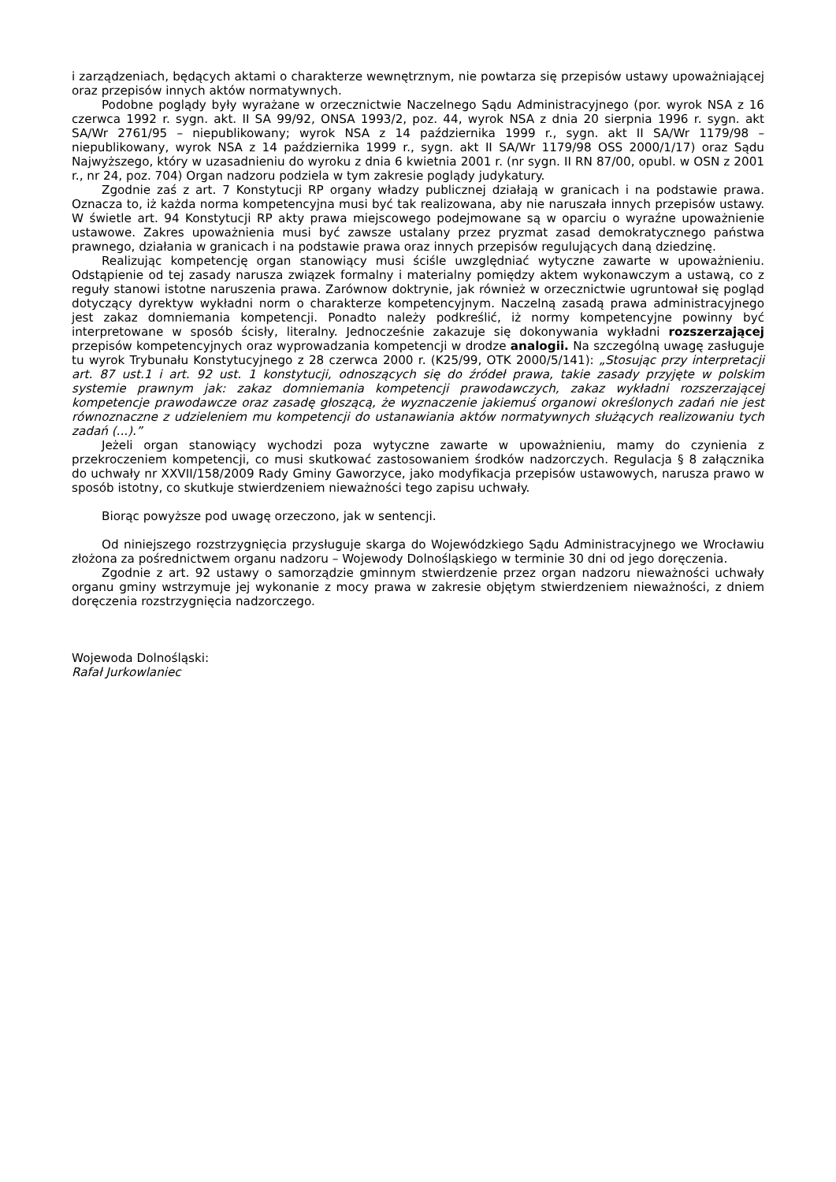i zarządzeniach, będących aktami o charakterze wewnętrznym, nie powtarza się przepisów ustawy upoważniającej oraz przepisów innych aktów normatywnych.
Podobne poglądy były wyrażane w orzecznictwie Naczelnego Sądu Administracyjnego (por. wyrok NSA z 16 czerwca 1992 r. sygn. akt. II SA 99/92, ONSA 1993/2, poz. 44, wyrok NSA z dnia 20 sierpnia 1996 r. sygn. akt SA/Wr 2761/95 – niepublikowany; wyrok NSA z 14 października 1999 r., sygn. akt II SA/Wr 1179/98 – niepublikowany, wyrok NSA z 14 października 1999 r., sygn. akt II SA/Wr 1179/98 OSS 2000/1/17) oraz Sądu Najwyższego, który w uzasadnieniu do wyroku z dnia 6 kwietnia 2001 r. (nr sygn. II RN 87/00, opubl. w OSN z 2001 r., nr 24, poz. 704) Organ nadzoru podziela w tym zakresie poglądy judykatury.
Zgodnie zaś z art. 7 Konstytucji RP organy władzy publicznej działają w granicach i na podstawie prawa. Oznacza to, iż każda norma kompetencyjna musi być tak realizowana, aby nie naruszała innych przepisów ustawy. W świetle art. 94 Konstytucji RP akty prawa miejscowego podejmowane są w oparciu o wyraźne upoważnienie ustawowe. Zakres upoważnienia musi być zawsze ustalany przez pryzmat zasad demokratycznego państwa prawnego, działania w granicach i na podstawie prawa oraz innych przepisów regulujących daną dziedzinę.
Realizując kompetencję organ stanowiący musi ściśle uwzględniać wytyczne zawarte w upoważnieniu. Odstąpienie od tej zasady narusza związek formalny i materialny pomiędzy aktem wykonawczym a ustawą, co z reguły stanowi istotne naruszenia prawa. Zarównow doktrynie, jak również w orzecznictwie ugruntował się pogląd dotyczący dyrektyw wykładni norm o charakterze kompetencyjnym. Naczelną zasadą prawa administracyjnego jest zakaz domniemania kompetencji. Ponadto należy podkreślić, iż normy kompetencyjne powinny być interpretowane w sposób ścisły, literalny. Jednocześnie zakazuje się dokonywania wykładni rozszerzającej przepisów kompetencyjnych oraz wyprowadzania kompetencji w drodze analogii. Na szczególną uwagę zasługuje tu wyrok Trybunału Konstytucyjnego z 28 czerwca 2000 r. (K25/99, OTK 2000/5/141): „Stosując przy interpretacji art. 87 ust.1 i art. 92 ust. 1 konstytucji, odnoszących się do źródeł prawa, takie zasady przyjęte w polskim systemie prawnym jak: zakaz domniemania kompetencji prawodawczych, zakaz wykładni rozszerzającej kompetencje prawodawcze oraz zasadę głoszącą, że wyznaczenie jakiemuś organowi określonych zadań nie jest równoznaczne z udzieleniem mu kompetencji do ustanawiania aktów normatywnych służących realizowaniu tych zadań (...).”
Jeżeli organ stanowiący wychodzi poza wytyczne zawarte w upoważnieniu, mamy do czynienia z przekroczeniem kompetencji, co musi skutkować zastosowaniem środków nadzorczych. Regulacja § 8 załącznika do uchwały nr XXVII/158/2009 Rady Gminy Gaworzyce, jako modyfikacja przepisów ustawowych, narusza prawo w sposób istotny, co skutkuje stwierdzeniem nieważności tego zapisu uchwały.
Biorąc powyższe pod uwagę orzeczono, jak w sentencji.
Od niniejszego rozstrzygnięcia przysługuje skarga do Wojewódzkiego Sądu Administracyjnego we Wrocławiu złożona za pośrednictwem organu nadzoru – Wojewody Dolnośląskiego w terminie 30 dni od jego doręczenia.
Zgodnie z art. 92 ustawy o samorządzie gminnym stwierdzenie przez organ nadzoru nieważności uchwały organu gminy wstrzymuje jej wykonanie z mocy prawa w zakresie objętym stwierdzeniem nieważności, z dniem doręczenia rozstrzygnięcia nadzorczego.
Wojewoda Dolnośląski:
Rafał Jurkowlaniec